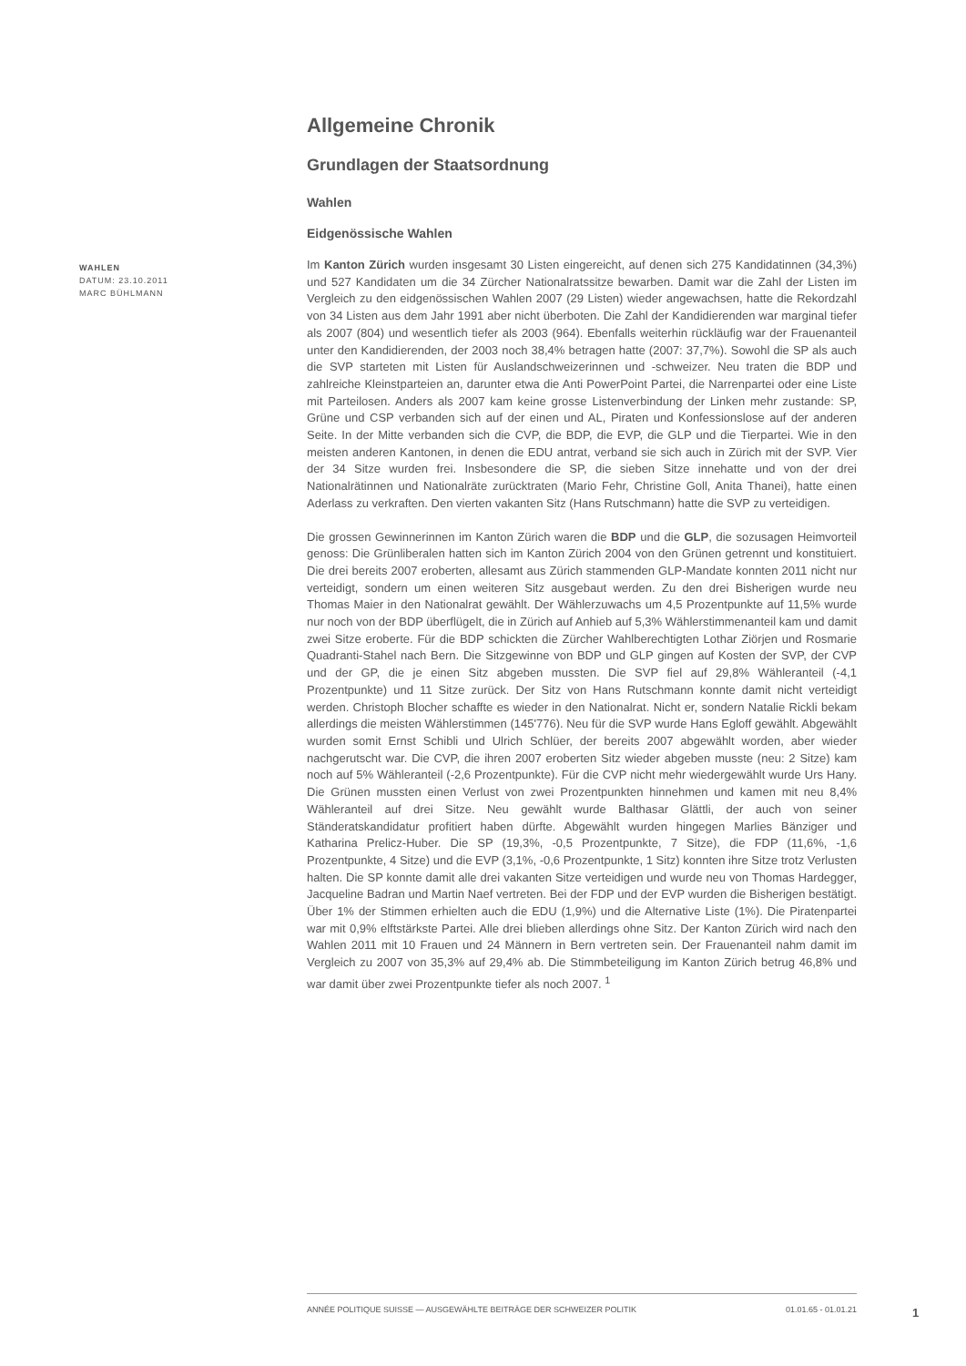WAHLEN
DATUM: 23.10.2011
MARC BÜHLMANN
Allgemeine Chronik
Grundlagen der Staatsordnung
Wahlen
Eidgenössische Wahlen
Im Kanton Zürich wurden insgesamt 30 Listen eingereicht, auf denen sich 275 Kandidatinnen (34,3%) und 527 Kandidaten um die 34 Zürcher Nationalratssitze bewarben. Damit war die Zahl der Listen im Vergleich zu den eidgenössischen Wahlen 2007 (29 Listen) wieder angewachsen, hatte die Rekordzahl von 34 Listen aus dem Jahr 1991 aber nicht überboten. Die Zahl der Kandidierenden war marginal tiefer als 2007 (804) und wesentlich tiefer als 2003 (964). Ebenfalls weiterhin rückläufig war der Frauenanteil unter den Kandidierenden, der 2003 noch 38,4% betragen hatte (2007: 37,7%). Sowohl die SP als auch die SVP starteten mit Listen für Auslandschweizerinnen und -schweizer. Neu traten die BDP und zahlreiche Kleinstparteien an, darunter etwa die Anti PowerPoint Partei, die Narrenpartei oder eine Liste mit Parteilosen. Anders als 2007 kam keine grosse Listenverbindung der Linken mehr zustande: SP, Grüne und CSP verbanden sich auf der einen und AL, Piraten und Konfessionslose auf der anderen Seite. In der Mitte verbanden sich die CVP, die BDP, die EVP, die GLP und die Tierpartei. Wie in den meisten anderen Kantonen, in denen die EDU antrat, verband sie sich auch in Zürich mit der SVP. Vier der 34 Sitze wurden frei. Insbesondere die SP, die sieben Sitze innehatte und von der drei Nationalrätinnen und Nationalräte zurücktraten (Mario Fehr, Christine Goll, Anita Thanei), hatte einen Aderlass zu verkraften. Den vierten vakanten Sitz (Hans Rutschmann) hatte die SVP zu verteidigen.
Die grossen Gewinnerinnen im Kanton Zürich waren die BDP und die GLP, die sozusagen Heimvorteil genoss: Die Grünliberalen hatten sich im Kanton Zürich 2004 von den Grünen getrennt und konstituiert. Die drei bereits 2007 eroberten, allesamt aus Zürich stammenden GLP-Mandate konnten 2011 nicht nur verteidigt, sondern um einen weiteren Sitz ausgebaut werden. Zu den drei Bisherigen wurde neu Thomas Maier in den Nationalrat gewählt. Der Wählerzuwachs um 4,5 Prozentpunkte auf 11,5% wurde nur noch von der BDP überflügelt, die in Zürich auf Anhieb auf 5,3% Wählerstimmenanteil kam und damit zwei Sitze eroberte. Für die BDP schickten die Zürcher Wahlberechtigten Lothar Ziörjen und Rosmarie Quadranti-Stahel nach Bern. Die Sitzgewinne von BDP und GLP gingen auf Kosten der SVP, der CVP und der GP, die je einen Sitz abgeben mussten. Die SVP fiel auf 29,8% Wähleranteil (-4,1 Prozentpunkte) und 11 Sitze zurück. Der Sitz von Hans Rutschmann konnte damit nicht verteidigt werden. Christoph Blocher schaffte es wieder in den Nationalrat. Nicht er, sondern Natalie Rickli bekam allerdings die meisten Wählerstimmen (145'776). Neu für die SVP wurde Hans Egloff gewählt. Abgewählt wurden somit Ernst Schibli und Ulrich Schlüer, der bereits 2007 abgewählt worden, aber wieder nachgerutscht war. Die CVP, die ihren 2007 eroberten Sitz wieder abgeben musste (neu: 2 Sitze) kam noch auf 5% Wähleranteil (-2,6 Prozentpunkte). Für die CVP nicht mehr wiedergewählt wurde Urs Hany. Die Grünen mussten einen Verlust von zwei Prozentpunkten hinnehmen und kamen mit neu 8,4% Wähleranteil auf drei Sitze. Neu gewählt wurde Balthasar Glättli, der auch von seiner Ständeratskandidatur profitiert haben dürfte. Abgewählt wurden hingegen Marlies Bänziger und Katharina Prelicz-Huber. Die SP (19,3%, -0,5 Prozentpunkte, 7 Sitze), die FDP (11,6%, -1,6 Prozentpunkte, 4 Sitze) und die EVP (3,1%, -0,6 Prozentpunkte, 1 Sitz) konnten ihre Sitze trotz Verlusten halten. Die SP konnte damit alle drei vakanten Sitze verteidigen und wurde neu von Thomas Hardegger, Jacqueline Badran und Martin Naef vertreten. Bei der FDP und der EVP wurden die Bisherigen bestätigt. Über 1% der Stimmen erhielten auch die EDU (1,9%) und die Alternative Liste (1%). Die Piratenpartei war mit 0,9% elftstärkste Partei. Alle drei blieben allerdings ohne Sitz. Der Kanton Zürich wird nach den Wahlen 2011 mit 10 Frauen und 24 Männern in Bern vertreten sein. Der Frauenanteil nahm damit im Vergleich zu 2007 von 35,3% auf 29,4% ab. Die Stimmbeteiligung im Kanton Zürich betrug 46,8% und war damit über zwei Prozentpunkte tiefer als noch 2007. <sup>1</sup>
ANNÉE POLITIQUE SUISSE — AUSGEWÄHLTE BEITRÄGE DER SCHWEIZER POLITIK 01.01.65 - 01.01.21
1